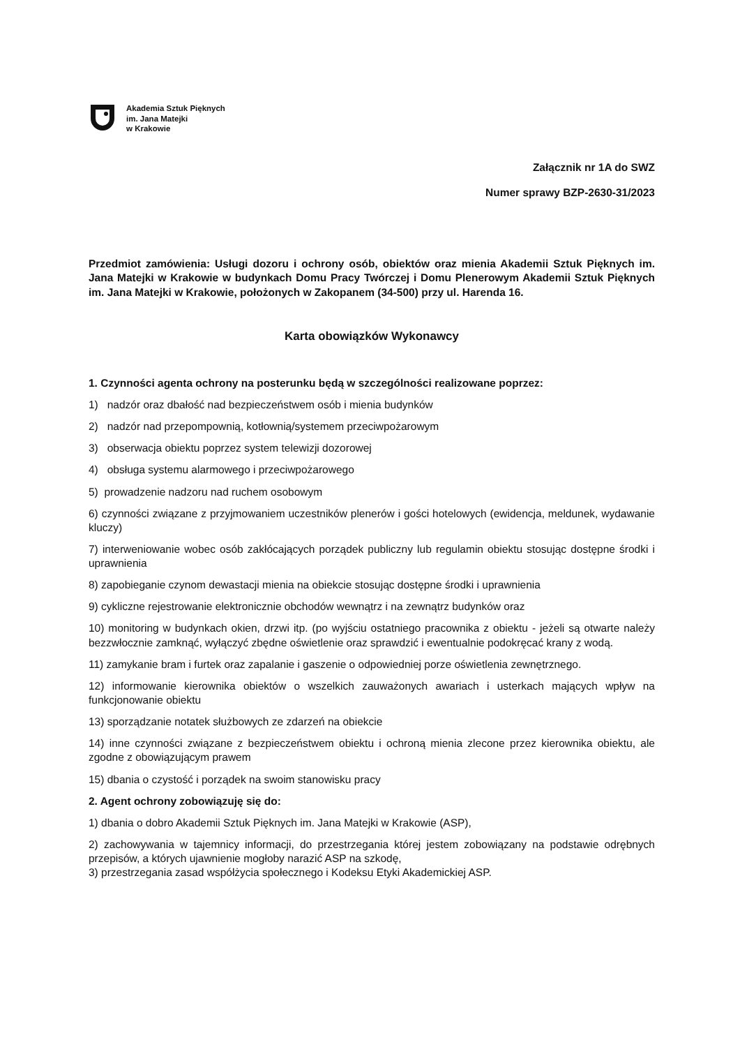Akademia Sztuk Pięknych
im. Jana Matejki
w Krakowie
Załącznik nr 1A do SWZ
Numer sprawy BZP-2630-31/2023
Przedmiot zamówienia: Usługi dozoru i ochrony osób, obiektów oraz mienia Akademii Sztuk Pięknych im. Jana Matejki w Krakowie w budynkach Domu Pracy Twórczej i Domu Plenerowym Akademii Sztuk Pięknych im. Jana Matejki w Krakowie, położonych w Zakopanem (34-500) przy ul. Harenda 16.
Karta obowiązków Wykonawcy
1. Czynności agenta ochrony na posterunku będą w szczególności realizowane poprzez:
1) nadzór oraz dbałość nad bezpieczeństwem osób i mienia budynków
2) nadzór nad przepompownią, kotłownią/systemem przeciwpożarowym
3) obserwacja obiektu poprzez system telewizji dozorowej
4) obsługa systemu alarmowego i przeciwpożarowego
5) prowadzenie nadzoru nad ruchem osobowym
6) czynności związane z przyjmowaniem uczestników plenerów i gości hotelowych (ewidencja, meldunek, wydawanie kluczy)
7) interweniowanie wobec osób zakłócających porządek publiczny lub regulamin obiektu stosując dostępne środki i uprawnienia
8) zapobieganie czynom dewastacji mienia na obiekcie stosując dostępne środki i uprawnienia
9) cykliczne rejestrowanie elektronicznie obchodów wewnątrz i na zewnątrz budynków oraz
10) monitoring w budynkach okien, drzwi itp. (po wyjściu ostatniego pracownika z obiektu - jeżeli są otwarte należy bezzwłocznie zamknąć, wyłączyć zbędne oświetlenie oraz sprawdzić i ewentualnie podokręcać krany z wodą.
11) zamykanie bram i furtek oraz zapalanie i gaszenie o odpowiedniej porze oświetlenia zewnętrznego.
12) informowanie kierownika obiektów o wszelkich zauważonych awariach i usterkach mających wpływ na funkcjonowanie obiektu
13) sporządzanie notatek służbowych ze zdarzeń na obiekcie
14) inne czynności związane z bezpieczeństwem obiektu i ochroną mienia zlecone przez kierownika obiektu, ale zgodne z obowiązującym prawem
15) dbania o czystość i porządek na swoim stanowisku pracy
2. Agent ochrony zobowiązuję się do:
1) dbania o dobro Akademii Sztuk Pięknych im. Jana Matejki w Krakowie (ASP),
2) zachowywania w tajemnicy informacji, do przestrzegania której jestem zobowiązany na podstawie odrębnych przepisów, a których ujawnienie mogłoby narazić ASP na szkodę,
3) przestrzegania zasad współżycia społecznego i Kodeksu Etyki Akademickiej ASP.